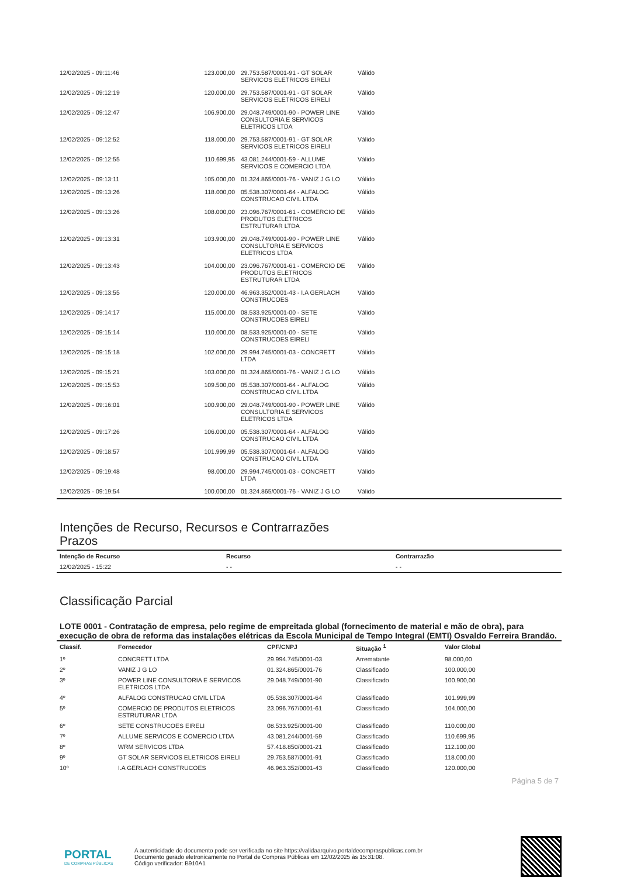| 12/02/2025 - 09:11:46 | 123.000,00 | 29.753.587/0001-91 - GT SOLAR SERVICOS ELETRICOS EIRELI | Válido |
| 12/02/2025 - 09:12:19 | 120.000,00 | 29.753.587/0001-91 - GT SOLAR SERVICOS ELETRICOS EIRELI | Válido |
| 12/02/2025 - 09:12:47 | 106.900,00 | 29.048.749/0001-90 - POWER LINE CONSULTORIA E SERVICOS ELETRICOS LTDA | Válido |
| 12/02/2025 - 09:12:52 | 118.000,00 | 29.753.587/0001-91 - GT SOLAR SERVICOS ELETRICOS EIRELI | Válido |
| 12/02/2025 - 09:12:55 | 110.699,95 | 43.081.244/0001-59 - ALLUME SERVICOS E COMERCIO LTDA | Válido |
| 12/02/2025 - 09:13:11 | 105.000,00 | 01.324.865/0001-76 - VANIZ J G LO | Válido |
| 12/02/2025 - 09:13:26 | 118.000,00 | 05.538.307/0001-64 - ALFALOG CONSTRUCAO CIVIL LTDA | Válido |
| 12/02/2025 - 09:13:26 | 108.000,00 | 23.096.767/0001-61 - COMERCIO DE PRODUTOS ELETRICOS ESTRUTURAR LTDA | Válido |
| 12/02/2025 - 09:13:31 | 103.900,00 | 29.048.749/0001-90 - POWER LINE CONSULTORIA E SERVICOS ELETRICOS LTDA | Válido |
| 12/02/2025 - 09:13:43 | 104.000,00 | 23.096.767/0001-61 - COMERCIO DE PRODUTOS ELETRICOS ESTRUTURAR LTDA | Válido |
| 12/02/2025 - 09:13:55 | 120.000,00 | 46.963.352/0001-43 - I.A GERLACH CONSTRUCOES | Válido |
| 12/02/2025 - 09:14:17 | 115.000,00 | 08.533.925/0001-00 - SETE CONSTRUCOES EIRELI | Válido |
| 12/02/2025 - 09:15:14 | 110.000,00 | 08.533.925/0001-00 - SETE CONSTRUCOES EIRELI | Válido |
| 12/02/2025 - 09:15:18 | 102.000,00 | 29.994.745/0001-03 - CONCRETT LTDA | Válido |
| 12/02/2025 - 09:15:21 | 103.000,00 | 01.324.865/0001-76 - VANIZ J G LO | Válido |
| 12/02/2025 - 09:15:53 | 109.500,00 | 05.538.307/0001-64 - ALFALOG CONSTRUCAO CIVIL LTDA | Válido |
| 12/02/2025 - 09:16:01 | 100.900,00 | 29.048.749/0001-90 - POWER LINE CONSULTORIA E SERVICOS ELETRICOS LTDA | Válido |
| 12/02/2025 - 09:17:26 | 106.000,00 | 05.538.307/0001-64 - ALFALOG CONSTRUCAO CIVIL LTDA | Válido |
| 12/02/2025 - 09:18:57 | 101.999,99 | 05.538.307/0001-64 - ALFALOG CONSTRUCAO CIVIL LTDA | Válido |
| 12/02/2025 - 09:19:48 | 98.000,00 | 29.994.745/0001-03 - CONCRETT LTDA | Válido |
| 12/02/2025 - 09:19:54 | 100.000,00 | 01.324.865/0001-76 - VANIZ J G LO | Válido |
Intenções de Recurso, Recursos e Contrarrazões
Prazos
| Intenção de Recurso | Recurso | Contrarrazão |
| --- | --- | --- |
| 12/02/2025 - 15:22 | - - | - - |
Classificação Parcial
LOTE 0001 - Contratação de empresa, pelo regime de empreitada global (fornecimento de material e mão de obra), para execução de obra de reforma das instalações elétricas da Escola Municipal de Tempo Integral (EMTI) Osvaldo Ferreira Brandão.
| Classif. | Fornecedor | CPF/CNPJ | Situação <sup>1</sup> | Valor Global |
| --- | --- | --- | --- | --- |
| 1º | CONCRETT LTDA | 29.994.745/0001-03 | Arrematante | 98.000,00 |
| 2º | VANIZ J G LO | 01.324.865/0001-76 | Classificado | 100.000,00 |
| 3º | POWER LINE CONSULTORIA E SERVICOS ELETRICOS LTDA | 29.048.749/0001-90 | Classificado | 100.900,00 |
| 4º | ALFALOG CONSTRUCAO CIVIL LTDA | 05.538.307/0001-64 | Classificado | 101.999,99 |
| 5º | COMERCIO DE PRODUTOS ELETRICOS ESTRUTURAR LTDA | 23.096.767/0001-61 | Classificado | 104.000,00 |
| 6º | SETE CONSTRUCOES EIRELI | 08.533.925/0001-00 | Classificado | 110.000,00 |
| 7º | ALLUME SERVICOS E COMERCIO LTDA | 43.081.244/0001-59 | Classificado | 110.699,95 |
| 8º | WRM SERVICOS LTDA | 57.418.850/0001-21 | Classificado | 112.100,00 |
| 9º | GT SOLAR SERVICOS ELETRICOS EIRELI | 29.753.587/0001-91 | Classificado | 118.000,00 |
| 10º | I.A GERLACH CONSTRUCOES | 46.963.352/0001-43 | Classificado | 120.000,00 |
Página 5 de 7
PORTAL
DE COMPRAS PÚBLICAS
A autenticidade do documento pode ser verificada no site https://validaarquivo.portaldecompraspublicas.com.br
Documento gerado eletronicamente no Portal de Compras Públicas em 12/02/2025 às 15:31:08.
Código verificador: B910A1